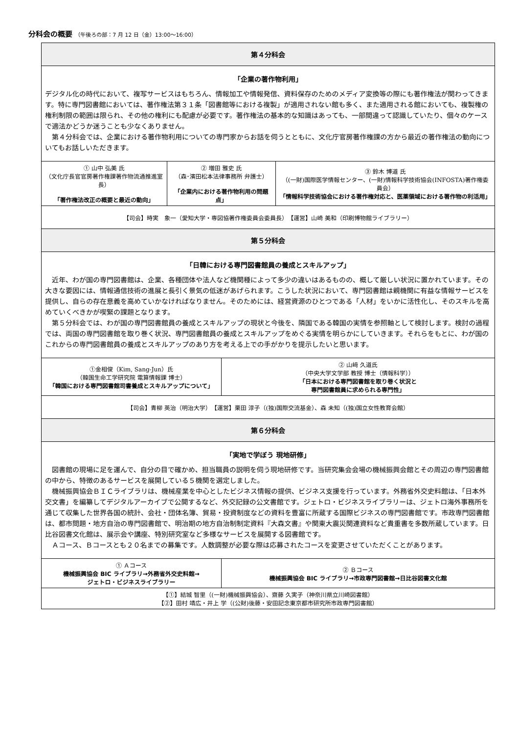分科会の概要 （午後ろの部：7 月 12 日（金）13:00～16:00）
| 第４分科会 | | | |
| --- | --- | --- | --- |
| 「企業の著作物利用」 デジタル化の時代において、複写サービスはもちろん、情報加工や情報発信、資料保存のためのメディア変換等の際にも著作権法が関わってきます。特に専門図書館においては、著作権法第３１条「図書館等における複製」が適用されない館も多く、また適用される館においても、複製権の権利制限の範囲は限られ、その他の権利にも配慮が必要です。著作権法の基本的な知識はあっても、一部間違って認識していたり、個々のケースで適法かどうか迷うことも少なくありません。 第４分科会では、企業における著作物利用についての専門家からお話を伺うとともに、文化庁官房著作権課の方から最近の著作権法の動向についてもお話しいただきます。 | | | |
| ① 山中 弘美 氏 （文化庁長官官房著作権課著作物流通推進室長） 「著作権法改正の概要と最近の動向」 | ② 増田 雅史 氏 （森･濱田松本法律事務所 弁護士） 「企業内における著作物利用の問題点」 | | ③ 鈴木 博道 氏 （(一財)国際医学情報センター、(一財)情報科学技術協会(INFOSTA)著作権委員会） 「情報科学技術協会における著作権対応と、医薬領域における著作物の利活用」 |
| 【司会】時実 象一（愛知大学・専図協著作権委員会委員長） 【運営】山崎 美和（印刷博物館ライブラリー） | | | |
| 第５分科会 | | | |
| 「日韓における専門図書館員の養成とスキルアップ」 近年、わが国の専門図書館は、企業、各種団体や法人など機関種によって多少の違いはあるものの、概して厳しい状況に置かれています。その大きな要因には、情報通信技術の進展と長引く景気の低迷があげられます。こうした状況において、専門図書館は親機関に有益な情報サービスを提供し、自らの存在意義を高めていかなければなりません。そのためには、経営資源のひとつである「人材」をいかに活性化し、そのスキルを高めていくべきかが喫緊の課題となります。 第５分科会では、わが国の専門図書館員の養成とスキルアップの現状と今後を、隣国である韓国の実情を参照軸として検討します。検討の過程では、両国の専門図書館を取り巻く状況、専門図書館員の養成とスキルアップをめぐる実情を明らかにしていきます。それらをもとに、わが国のこれからの専門図書館員の養成とスキルアップのあり方を考える上での手がかりを提示したいと思います。 | | | |
| ①金相俊（Kim, Sang-Jun）氏 （韓国生命工学研究院 電算情報課 博士） 「韓国における専門図書館司書養成とスキルアップについて」 | | ② 山﨑 久道氏 （中央大学文学部 教授 博士（情報科学）） 「日本における専門図書館を取り巻く状況と 専門図書館員に求められる専門性」 | |
| 【司会】青柳 英治（明治大学） 【運営】栗田 淳子（(独)国際交流基金）、森 未知（(独)国立女性教育会館） | | | |
| 第６分科会 | | | |
| 「実地で学ぼう 現地研修」 図書館の現場に足を運んで、自分の目で確かめ、担当職員の説明を伺う現地研修です。当研究集会会場の機械振興会館とその周辺の専門図書館の中から、特徴のあるサービスを展開している５機関を選定しました。 機械振興協会ＢＩＣライブラリは、機械産業を中心としたビジネス情報の提供、ビジネス支援を行っています。外務省外交史料館は、「日本外交文書」を編纂してデジタルアーカイブで公開するなど、外交記録の公文書館です。ジェトロ・ビジネスライブラリーは、ジェトロ海外事務所を通じて収集した世界各国の統計、会社・団体名簿、貿易・投資制度などの資料を豊富に所蔵する国際ビジネスの専門図書館です。市政専門図書館は、都市問題・地方自治の専門図書館で、明治期の地方自治制制定資料『大森文書』や関東大震災関連資料など貴重書を多数所蔵しています。日比谷図書文化館は、展示会や講座、特別研究室など多様なサービスを展開する図書館です。 Ａコース、Ｂコースとも２０名までの募集です。人数調整が必要な際は応募されたコースを変更させていただくことがあります。 | | | |
| ① Ａコース 機械振興協会 BIC ライブラリ→外務省外交史料館→ ジェトロ・ビジネスライブラリー | | ② Ｂコース 機械振興協会 BIC ライブラリ→市政専門図書館→日比谷図書文化館 | |
| 【①】結城 智里（(一財)機械振興協会）、齋藤 久実子（神奈川県立川崎図書館） 【②】田村 靖広・井上 学（(公財)後藤・安田記念東京都市研究所市政専門図書館） | | | |